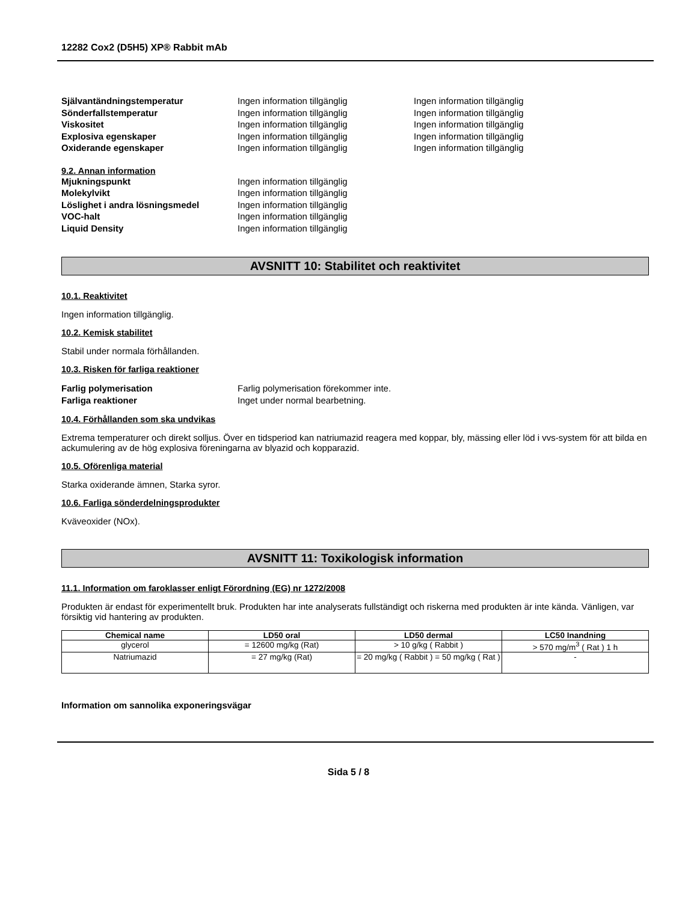12282 Cox2 (D5H5) XP® Rabbit mAb
Självantändningstemperatur Ingen information tillgänglig Ingen information tillgänglig
Sönderfallstemperatur Ingen information tillgänglig Ingen information tillgänglig
Viskositet Ingen information tillgänglig Ingen information tillgänglig
Explosiva egenskaper Ingen information tillgänglig Ingen information tillgänglig
Oxiderande egenskaper Ingen information tillgänglig Ingen information tillgänglig
9.2. Annan information
Mjukningspunkt Ingen information tillgänglig
Molekylvikt Ingen information tillgänglig
Löslighet i andra lösningsmedel Ingen information tillgänglig
VOC-halt Ingen information tillgänglig
Liquid Density Ingen information tillgänglig
AVSNITT 10: Stabilitet och reaktivitet
10.1. Reaktivitet
Ingen information tillgänglig.
10.2. Kemisk stabilitet
Stabil under normala förhållanden.
10.3. Risken för farliga reaktioner
Farlig polymerisation Farlig polymerisation förekommer inte.
Farliga reaktioner Inget under normal bearbetning.
10.4. Förhållanden som ska undvikas
Extrema temperaturer och direkt solljus. Över en tidsperiod kan natriumazid reagera med koppar, bly, mässing eller löd i vvs-system för att bilda en ackumulering av de hög explosiva föreningarna av blyazid och kopparazid.
10.5. Oförenliga material
Starka oxiderande ämnen, Starka syror.
10.6. Farliga sönderdelningsprodukter
Kväveoxider (NOx).
AVSNITT 11: Toxikologisk information
11.1. Information om faroklasser enligt Förordning (EG) nr 1272/2008
Produkten är endast för experimentellt bruk. Produkten har inte analyserats fullständigt och riskerna med produkten är inte kända. Vänligen, var försiktig vid hantering av produkten.
| Chemical name | LD50 oral | LD50 dermal | LC50 Inandning |
| --- | --- | --- | --- |
| glycerol | = 12600 mg/kg (Rat) | > 10 g/kg ( Rabbit ) | > 570 mg/m<sup>3</sup> ( Rat ) 1 h |
| Natriumazid | = 27 mg/kg (Rat) | = 20 mg/kg ( Rabbit ) = 50 mg/kg ( Rat ) | - |
Information om sannolika exponeringsvägar
Sida 5 / 8